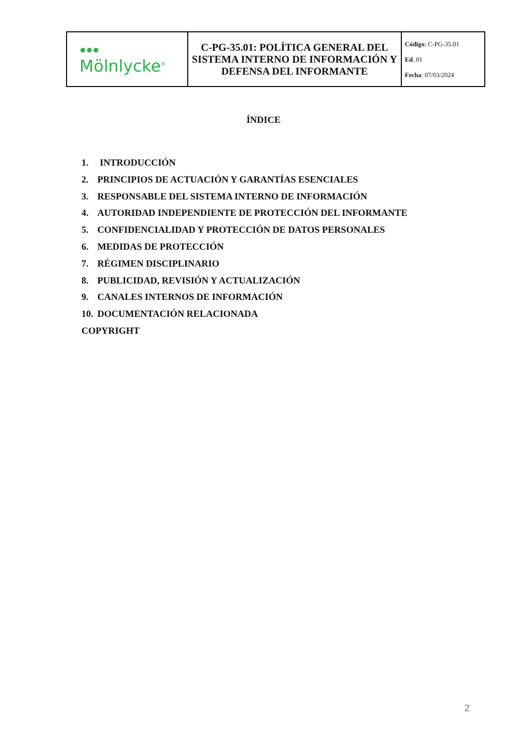| ●●● Mölnlycke<sup>®</sup> | C-PG-35.01: POLÍTICA GENERAL DEL SISTEMA INTERNO DE INFORMACIÓN Y DEFENSA DEL INFORMANTE | Código : C-PG-35.01 Ed . 01 Fecha : 07/03/2024 |
ÍNDICE
1. INTRODUCCIÓN
2. PRINCIPIOS DE ACTUACIÓN Y GARANTÍAS ESENCIALES
3. RESPONSABLE DEL SISTEMA INTERNO DE INFORMACIÓN
4. AUTORIDAD INDEPENDIENTE DE PROTECCIÓN DEL INFORMANTE
5. CONFIDENCIALIDAD Y PROTECCIÓN DE DATOS PERSONALES
6. MEDIDAS DE PROTECCIÓN
7. RÉGIMEN DISCIPLINARIO
8. PUBLICIDAD, REVISIÓN Y ACTUALIZACIÓN
9. CANALES INTERNOS DE INFORMACIÓN
10. DOCUMENTACIÓN RELACIONADA
COPYRIGHT
2